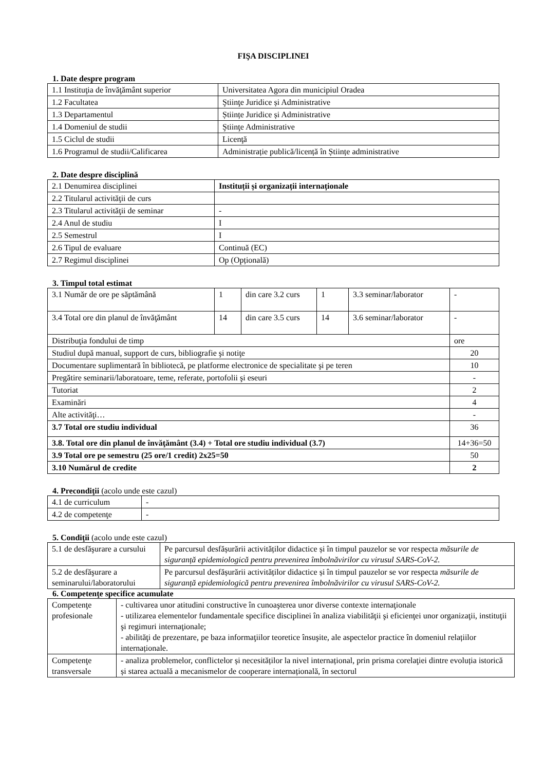FIŞA DISCIPLINEI
1. Date despre program
| 1.1 Instituţia de învăţământ superior | Universitatea Agora din municipiul Oradea |
| 1.2 Facultatea | Ştiinţe Juridice și Administrative |
| 1.3 Departamentul | Științe Juridice și Administrative |
| 1.4 Domeniul de studii | Ştiinţe Administrative |
| 1.5 Ciclul de studii | Licenţă |
| 1.6 Programul de studii/Calificarea | Administrație publică/licență în Științe administrative |
2. Date despre disciplină
| 2.1 Denumirea disciplinei | Instituții și organizații internaționale |
| 2.2 Titularul activităţii de curs | |
| 2.3 Titularul activităţii de seminar | - |
| 2.4 Anul de studiu | I |
| 2.5 Semestrul | I |
| 2.6 Tipul de evaluare | Continuă (EC) |
| 2.7 Regimul disciplinei | Op (Opțională) |
3. Timpul total estimat
| 3.1 Număr de ore pe săptămână | 1 | din care 3.2 curs | 1 | 3.3 seminar/laborator | - |
| 3.4 Total ore din planul de învăţământ | 14 | din care 3.5 curs | 14 | 3.6 seminar/laborator | - |
| Distribuţia fondului de timp | | | | | ore |
| Studiul după manual, support de curs, bibliografie şi notiţe | | | | | 20 |
| Documentare suplimentară în bibliotecă, pe platforme electronice de specialitate şi pe teren | | | | | 10 |
| Pregătire seminarii/laboratoare, teme, referate, portofolii şi eseuri | | | | | - |
| Tutoriat | | | | | 2 |
| Examinări | | | | | 4 |
| Alte activităţi… | | | | | - |
| 3.7 Total ore studiu individual | | | | | 36 |
| 3.8. Total ore din planul de învăţământ (3.4) + Total ore studiu individual (3.7) | | | | | 14+36=50 |
| 3.9 Total ore pe semestru (25 ore/1 credit) 2x25=50 | | | | | 50 |
| 3.10 Numărul de credite | | | | | 2 |
4. Precondiţii (acolo unde este cazul)
| 4.1 de curriculum | - |
| 4.2 de competenţe | - |
5. Condiţii (acolo unde este cazul)
| 5.1 de desfăşurare a cursului | Pe parcursul desfășurării activităților didactice și în timpul pauzelor se vor respecta măsurile de siguranță epidemiologică pentru prevenirea îmbolnăvirilor cu virusul SARS-CoV-2. |
| 5.2 de desfăşurare a seminarului/laboratorului | Pe parcursul desfășurării activităților didactice și în timpul pauzelor se vor respecta măsurile de siguranță epidemiologică pentru prevenirea îmbolnăvirilor cu virusul SARS-CoV-2. |
6. Competenţe specifice acumulate
| Competenţe profesionale | - cultivarea unor atitudini constructive în cunoaşterea unor diverse contexte internaţionale - utilizarea elementelor fundamentale specifice disciplinei în analiza viabilităţii şi eficienţei unor organizaţii, instituţii şi regimuri internaţionale; - abilităţi de prezentare, pe baza informaţiilor teoretice însuşite, ale aspectelor practice în domeniul relațiilor internaționale. |
| Competenţe transversale | - analiza problemelor, conflictelor și necesităților la nivel internațional, prin prisma corelaţiei dintre evoluția istorică și starea actuală a mecanismelor de cooperare internațională, în sectorul |